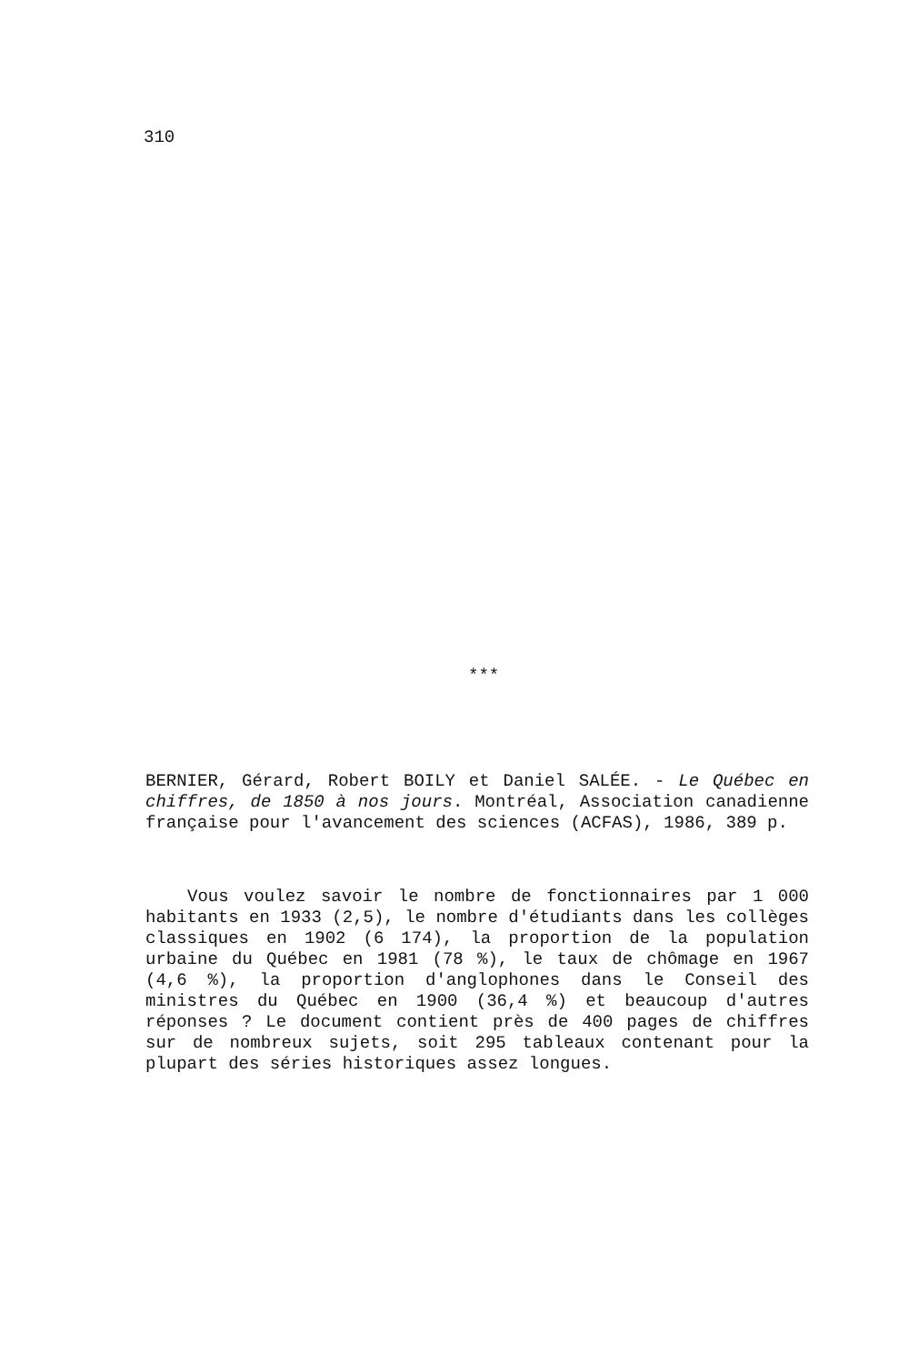310
***
BERNIER, Gérard, Robert BOILY et Daniel SALÉE. - Le Québec en chiffres, de 1850 à nos jours. Montréal, Association canadienne française pour l'avancement des sciences (ACFAS), 1986, 389 p.
Vous voulez savoir le nombre de fonctionnaires par 1 000 habitants en 1933 (2,5), le nombre d'étudiants dans les collèges classiques en 1902 (6 174), la proportion de la population urbaine du Québec en 1981 (78 %), le taux de chômage en 1967 (4,6 %), la proportion d'anglophones dans le Conseil des ministres du Québec en 1900 (36,4 %) et beaucoup d'autres réponses ? Le document contient près de 400 pages de chiffres sur de nombreux sujets, soit 295 tableaux contenant pour la plupart des séries historiques assez longues.